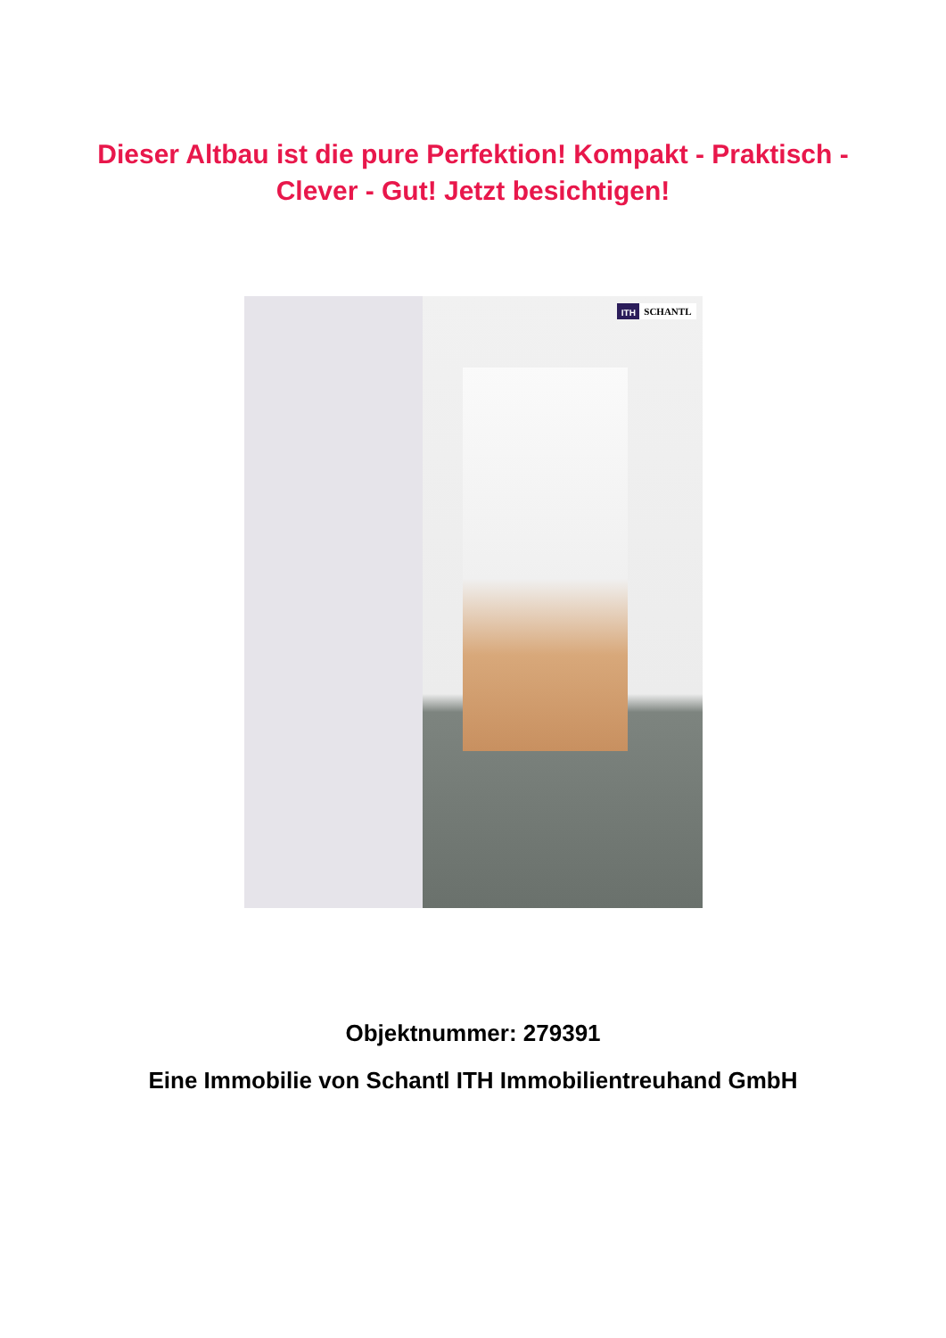Dieser Altbau ist die pure Perfektion! Kompakt - Praktisch - Clever - Gut! Jetzt besichtigen!
ITH SCHANTL
Objektnummer: 279391
Eine Immobilie von Schantl ITH Immobilientreuhand GmbH